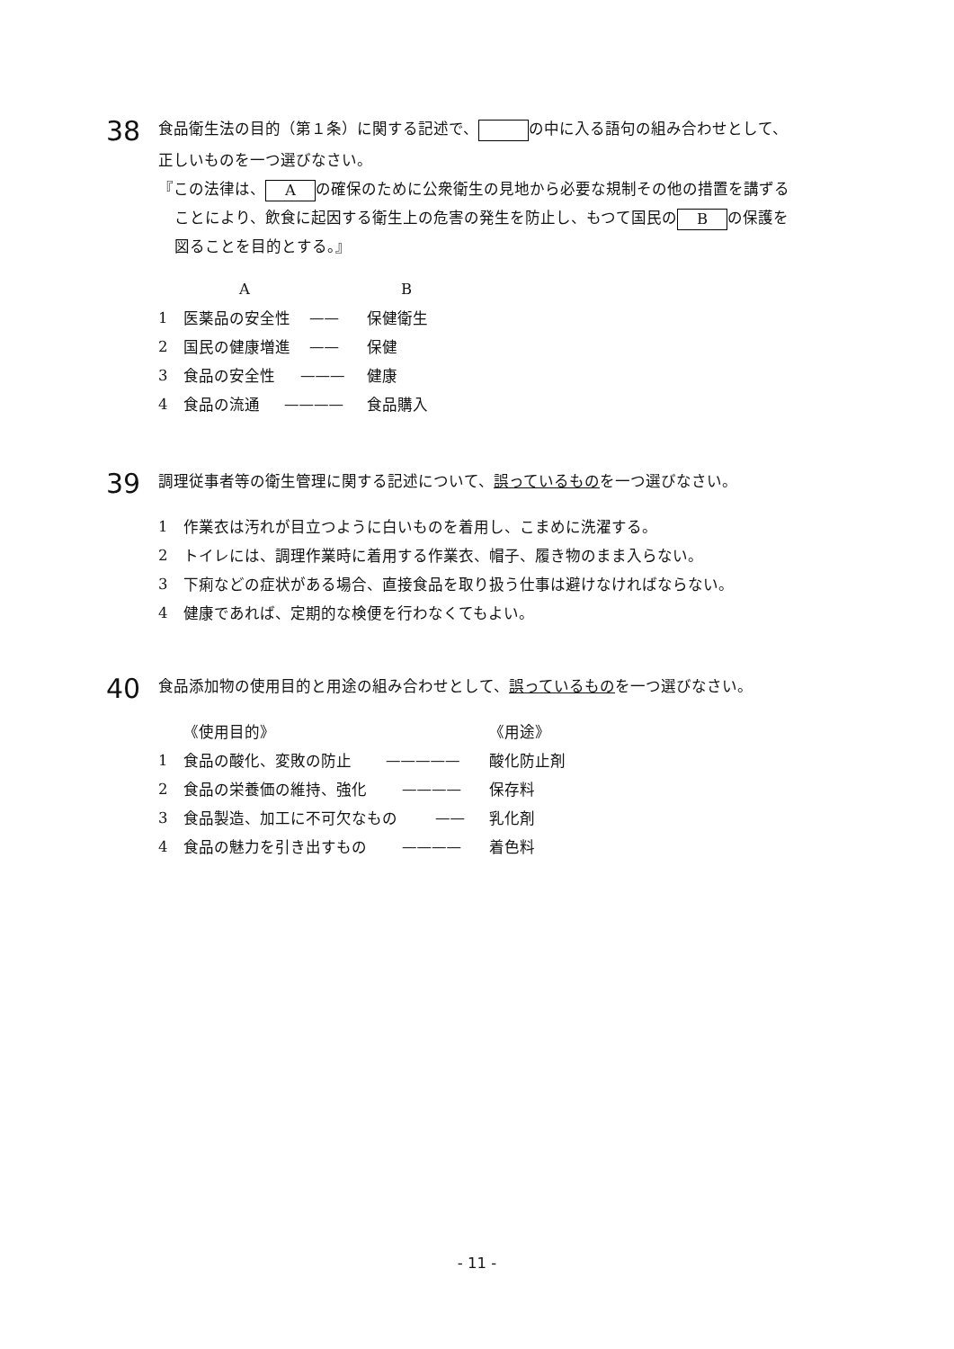38 食品衛生法の目的（第１条）に関する記述で、 の中に入る語句の組み合わせとして、
正しいものを一つ選びなさい。
『この法律は、 A の確保のために公衆衛生の見地から必要な規制その他の措置を講ずる
ことにより、飲食に起因する衛生上の危害の発生を防止し、もつて国民の B の保護を
図ることを目的とする。』
A B
1 医薬品の安全性 —— 保健衛生
2 国民の健康増進 —— 保健
3 食品の安全性 ——— 健康
4 食品の流通 ———— 食品購入
39 調理従事者等の衛生管理に関する記述について、誤っているものを一つ選びなさい。
1 作業衣は汚れが目立つように白いものを着用し、こまめに洗濯する。
2 トイレには、調理作業時に着用する作業衣、帽子、履き物のまま入らない。
3 下痢などの症状がある場合、直接食品を取り扱う仕事は避けなければならない。
4 健康であれば、定期的な検便を行わなくてもよい。
40 食品添加物の使用目的と用途の組み合わせとして、誤っているものを一つ選びなさい。
《使用目的》 《用途》
1 食品の酸化、変敗の防止 ————— 酸化防止剤
2 食品の栄養価の維持、強化 ———— 保存料
3 食品製造、加工に不可欠なもの —— 乳化剤
4 食品の魅力を引き出すもの ———— 着色料
- 11 -